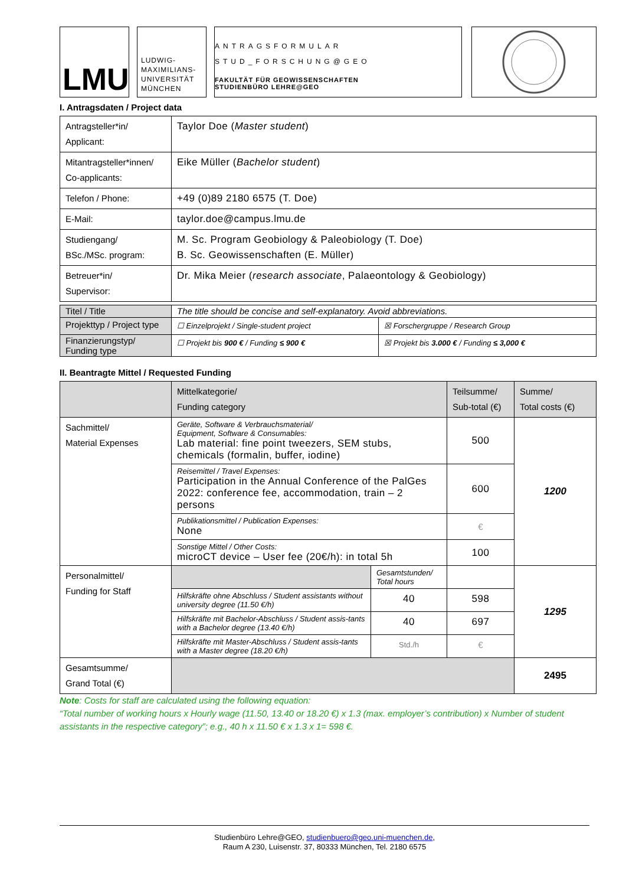LMU
LUDWIG-
MAXIMILIANS-
UNIVERSITÄT
MÜNCHEN
ANTRAGSFORMULAR
STUD_FORSCHUNG@GEO
FAKULTÄT FÜR GEOWISSENSCHAFTEN
STUDIENBÜRO LEHRE@GEO
I. Antragsdaten / Project data
| Antragsteller*in/ Applicant: | Taylor Doe ( Master student ) |
| Mitantragsteller*innen/ Co-applicants: | Eike Müller ( Bachelor student ) |
| Telefon / Phone: | +49 (0)89 2180 6575 (T. Doe) |
| E-Mail: | taylor.doe@campus.lmu.de |
| Studiengang/ BSc./MSc. program: | M. Sc. Program Geobiology & Paleobiology (T. Doe) B. Sc. Geowissenschaften (E. Müller) |
| Betreuer*in/ Supervisor: | Dr. Mika Meier ( research associate , Palaeontology & Geobiology) |
| Titel / Title | The title should be concise and self-explanatory. Avoid abbreviations. | |
| Projekttyp / Project type | ☐ Einzelprojekt / Single-student project | ☒ Forschergruppe / Research Group |
| Finanzierungstyp/ Funding type | ☐ Projekt bis 900 € / Funding ≤ 900 € | ☒ Projekt bis 3.000 € / Funding ≤ 3,000 € |
II. Beantragte Mittel / Requested Funding
| | Mittelkategorie/ Funding category | | Teilsumme/ Sub-total (€) | Summe/ Total costs (€) |
| Sachmittel/ Material Expenses | Geräte, Software & Verbrauchsmaterial/ Equipment, Software & Consumables: Lab material: fine point tweezers, SEM stubs, chemicals (formalin, buffer, iodine) | | 500 | 1200 |
| | Reisemittel / Travel Expenses: Participation in the Annual Conference of the PalGes 2022: conference fee, accommodation, train – 2 persons | | 600 | |
| | Publikationsmittel / Publication Expenses: None | | € | |
| | Sonstige Mittel / Other Costs: microCT device – User fee (20€/h): in total 5h | | 100 | |
| Personalmittel/ Funding for Staff | | Gesamtstunden/ Total hours | | 1295 |
| | Hilfskräfte ohne Abschluss / Student assistants without university degree (11.50 €/h) | 40 | 598 | |
| | Hilfskräfte mit Bachelor-Abschluss / Student assis-tants with a Bachelor degree (13.40 €/h) | 40 | 697 | |
| | Hilfskräfte mit Master-Abschluss / Student assis-tants with a Master degree (18.20 €/h) | Std./h | € | |
| Gesamtsumme/ Grand Total (€) | | | | 2495 |
Note: Costs for staff are calculated using the following equation:
“Total number of working hours x Hourly wage (11.50, 13.40 or 18.20 €) x 1.3 (max. employer’s contribution) x Number of student assistants in the respective category”; e.g., 40 h x 11.50 € x 1.3 x 1= 598 €.
Studienbüro Lehre@GEO, studienbuero@geo.uni-muenchen.de,
Raum A 230, Luisenstr. 37, 80333 München, Tel. 2180 6575